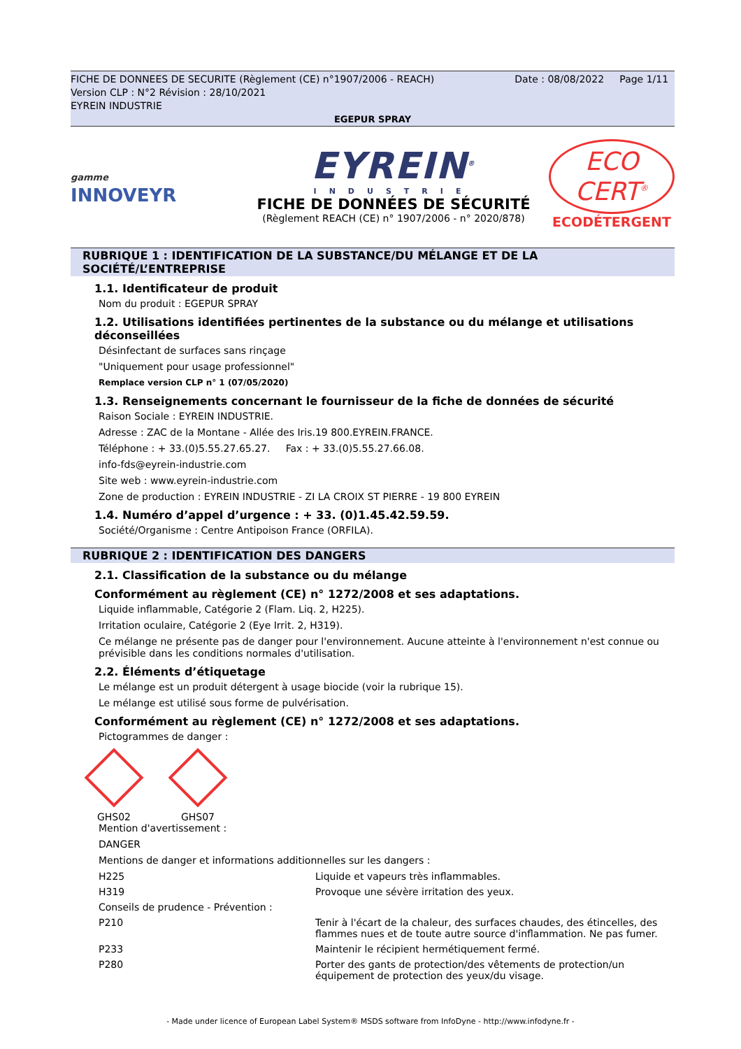FICHE DE DONNEES DE SECURITE (Règlement (CE) n°1907/2006 - REACH) Date : 08/08/2022 Page 1/11
Version CLP : N°2 Révision : 28/10/2021
EYREIN INDUSTRIE
EGEPUR SPRAY
gamme
INNOVEYR
EYREIN<sup>®</sup>
INDUSTRIE
FICHE DE DONNÉES DE SÉCURITÉ
(Règlement REACH (CE) n° 1907/2006 - n° 2020/878)
ECO
CERT<sup>®</sup>
ECODÉTERGENT
RUBRIQUE 1 : IDENTIFICATION DE LA SUBSTANCE/DU MÉLANGE ET DE LA SOCIÉTÉ/L’ENTREPRISE
1.1. Identificateur de produit
Nom du produit : EGEPUR SPRAY
1.2. Utilisations identifiées pertinentes de la substance ou du mélange et utilisations déconseillées
Désinfectant de surfaces sans rinçage
"Uniquement pour usage professionnel"
Remplace version CLP n° 1 (07/05/2020)
1.3. Renseignements concernant le fournisseur de la fiche de données de sécurité
Raison Sociale : EYREIN INDUSTRIE.
Adresse : ZAC de la Montane - Allée des Iris.19 800.EYREIN.FRANCE.
Téléphone : + 33.(0)5.55.27.65.27. Fax : + 33.(0)5.55.27.66.08.
info-fds@eyrein-industrie.com
Site web : www.eyrein-industrie.com
Zone de production : EYREIN INDUSTRIE - ZI LA CROIX ST PIERRE - 19 800 EYREIN
1.4. Numéro d’appel d’urgence : + 33. (0)1.45.42.59.59.
Société/Organisme : Centre Antipoison France (ORFILA).
RUBRIQUE 2 : IDENTIFICATION DES DANGERS
2.1. Classification de la substance ou du mélange
Conformément au règlement (CE) n° 1272/2008 et ses adaptations.
Liquide inflammable, Catégorie 2 (Flam. Liq. 2, H225).
Irritation oculaire, Catégorie 2 (Eye Irrit. 2, H319).
Ce mélange ne présente pas de danger pour l'environnement. Aucune atteinte à l'environnement n'est connue ou prévisible dans les conditions normales d'utilisation.
2.2. Éléments d’étiquetage
Le mélange est un produit détergent à usage biocide (voir la rubrique 15).
Le mélange est utilisé sous forme de pulvérisation.
Conformément au règlement (CE) n° 1272/2008 et ses adaptations.
Pictogrammes de danger :
GHS02 GHS07
Mention d'avertissement :
DANGER
Mentions de danger et informations additionnelles sur les dangers :
H225
Liquide et vapeurs très inflammables.
H319
Provoque une sévère irritation des yeux.
Conseils de prudence - Prévention :
P210
Tenir à l'écart de la chaleur, des surfaces chaudes, des étincelles, des flammes nues et de toute autre source d'inflammation. Ne pas fumer.
P233
Maintenir le récipient hermétiquement fermé.
P280
Porter des gants de protection/des vêtements de protection/un équipement de protection des yeux/du visage.
- Made under licence of European Label System® MSDS software from InfoDyne - http://www.infodyne.fr -